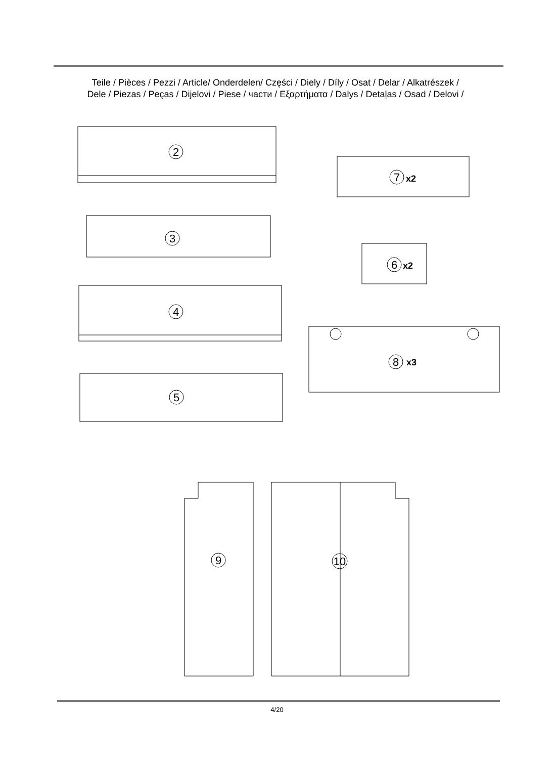Teile / Pièces / Pezzi / Article/ Onderdelen/ Części / Diely / Díly / Osat / Delar / Alkatrészek /
Dele / Piezas / Peças / Dijelovi / Piese / части / Εξαρτήματα / Dalys / Detaļas / Osad / Delovi /
2
3
4
5
7
x2
6
x2
8
x3
9
10
4/20